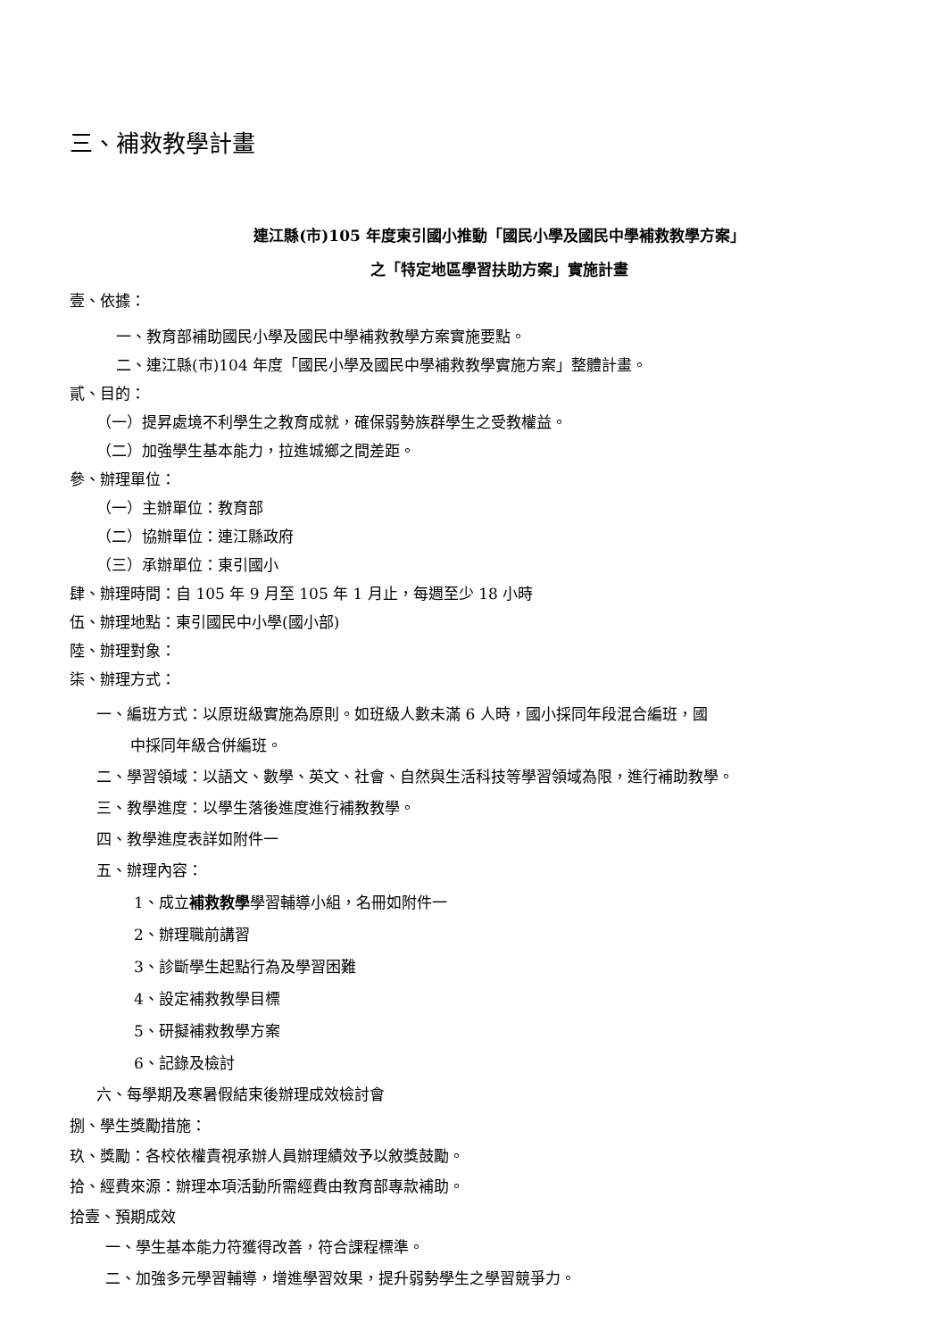三、補救教學計畫
連江縣(市)105 年度東引國小推動「國民小學及國民中學補救教學方案」
之「特定地區學習扶助方案」實施計畫
壹、依據：
一、教育部補助國民小學及國民中學補救教學方案實施要點。
二、連江縣(市)104 年度「國民小學及國民中學補救教學實施方案」整體計畫。
貳、目的：
（一）提昇處境不利學生之教育成就，確保弱勢族群學生之受教權益。
（二）加強學生基本能力，拉進城鄉之間差距。
參、辦理單位：
（一）主辦單位：教育部
（二）協辦單位：連江縣政府
（三）承辦單位：東引國小
肆、辦理時間：自 105 年 9 月至 105 年 1 月止，每週至少 18 小時
伍、辦理地點：東引國民中小學(國小部)
陸、辦理對象：
柒、辦理方式：
一、編班方式：以原班級實施為原則。如班級人數未滿 6 人時，國小採同年段混合編班，國
中採同年級合併編班。
二、學習領域：以語文、數學、英文、社會、自然與生活科技等學習領域為限，進行補助教學。
三、教學進度：以學生落後進度進行補教教學。
四、教學進度表詳如附件一
五、辦理內容：
1、成立補救教學學習輔導小組，名冊如附件一
2、辦理職前講習
3、診斷學生起點行為及學習困難
4、設定補救教學目標
5、研擬補救教學方案
6、記錄及檢討
六、每學期及寒暑假結束後辦理成效檢討會
捌、學生獎勵措施：
玖、獎勵：各校依權責視承辦人員辦理績效予以敘獎鼓勵。
拾、經費來源：辦理本項活動所需經費由教育部專款補助。
拾壹、預期成效
一、學生基本能力符獲得改善，符合課程標準。
二、加強多元學習輔導，增進學習效果，提升弱勢學生之學習競爭力。